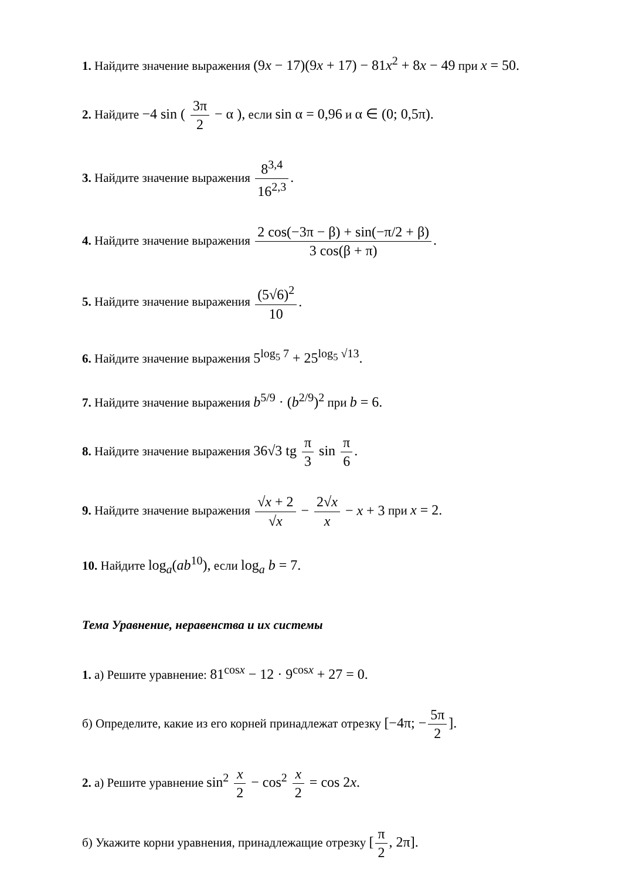1. Найдите значение выражения (9x − 17)(9x + 17) − 81x<sup>2</sup> + 8x − 49 при x = 50.
2. Найдите −4 sin ( 3π 2 − α ), если sin α = 0,96 и α ∈ (0; 0,5π).
3. Найдите значение выражения 8<sup>3,4</sup> 16<sup>2,3</sup>.
4. Найдите значение выражения 2 cos(−3π − β) + sin(−π/2 + β) 3 cos(β + π).
5. Найдите значение выражения (5√6)<sup>2</sup> 10.
6. Найдите значение выражения 5<sup>log<sub>5</sub> 7</sup> + 25<sup>log<sub>5</sub> √13</sup>.
7. Найдите значение выражения b<sup>5/9</sup> · (b<sup>2/9</sup>)<sup>2</sup> при b = 6.
8. Найдите значение выражения 36√3 tg π 3 sin π 6.
9. Найдите значение выражения √x + 2 √x − 2√x x − x + 3 при x = 2.
10. Найдите log<sub>a</sub>(ab<sup>10</sup>), если log<sub>a</sub> b = 7.
Тема Уравнение, неравенства и их системы
1. а) Решите уравнение: 81<sup>cosx</sup> − 12 · 9<sup>cosx</sup> + 27 = 0.
б) Определите, какие из его корней принадлежат отрезку [−4π; − 5π 2].
2. а) Решите уравнение sin<sup>2</sup> x 2 − cos<sup>2</sup> x 2 = cos 2x.
б) Укажите корни уравнения, принадлежащие отрезку [π 2, 2π].